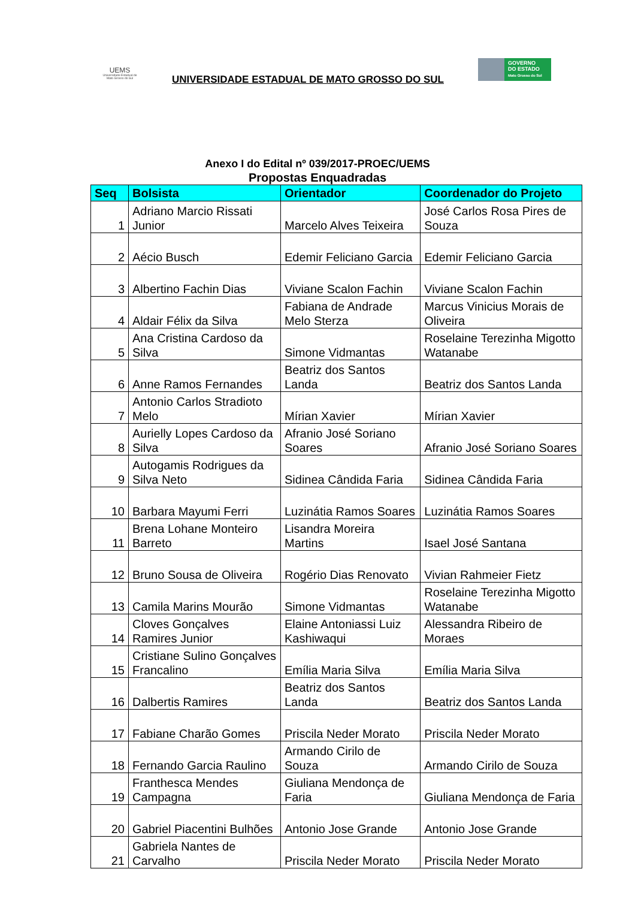UEMS
Universidade Estadual de Mato Grosso do Sul
UNIVERSIDADE ESTADUAL DE MATO GROSSO DO SUL
GOVERNO
DO ESTADO
Mato Grosso do Sul
Anexo I do Edital nº 039/2017-PROEC/UEMS
Propostas Enquadradas
| Seq | Bolsista | Orientador | Coordenador do Projeto |
| --- | --- | --- | --- |
| 1 | Adriano Marcio Rissati Junior | Marcelo Alves Teixeira | José Carlos Rosa Pires de Souza |
| 2 | Aécio Busch | Edemir Feliciano Garcia | Edemir Feliciano Garcia |
| 3 | Albertino Fachin Dias | Viviane Scalon Fachin | Viviane Scalon Fachin |
| 4 | Aldair Félix da Silva | Fabiana de Andrade Melo Sterza | Marcus Vinicius Morais de Oliveira |
| 5 | Ana Cristina Cardoso da Silva | Simone Vidmantas | Roselaine Terezinha Migotto Watanabe |
| 6 | Anne Ramos Fernandes | Beatriz dos Santos Landa | Beatriz dos Santos Landa |
| 7 | Antonio Carlos Stradioto Melo | Mírian Xavier | Mírian Xavier |
| 8 | Aurielly Lopes Cardoso da Silva | Afranio José Soriano Soares | Afranio José Soriano Soares |
| 9 | Autogamis Rodrigues da Silva Neto | Sidinea Cândida Faria | Sidinea Cândida Faria |
| 10 | Barbara Mayumi Ferri | Luzinátia Ramos Soares | Luzinátia Ramos Soares |
| 11 | Brena Lohane Monteiro Barreto | Lisandra Moreira Martins | Isael José Santana |
| 12 | Bruno Sousa de Oliveira | Rogério Dias Renovato | Vivian Rahmeier Fietz |
| 13 | Camila Marins Mourão | Simone Vidmantas | Roselaine Terezinha Migotto Watanabe |
| 14 | Cloves Gonçalves Ramires Junior | Elaine Antoniassi Luiz Kashiwaqui | Alessandra Ribeiro de Moraes |
| 15 | Cristiane Sulino Gonçalves Francalino | Emília Maria Silva | Emília Maria Silva |
| 16 | Dalbertis Ramires | Beatriz dos Santos Landa | Beatriz dos Santos Landa |
| 17 | Fabiane Charão Gomes | Priscila Neder Morato | Priscila Neder Morato |
| 18 | Fernando Garcia Raulino | Armando Cirilo de Souza | Armando Cirilo de Souza |
| 19 | Franthesca Mendes Campagna | Giuliana Mendonça de Faria | Giuliana Mendonça de Faria |
| 20 | Gabriel Piacentini Bulhões | Antonio Jose Grande | Antonio Jose Grande |
| 21 | Gabriela Nantes de Carvalho | Priscila Neder Morato | Priscila Neder Morato |